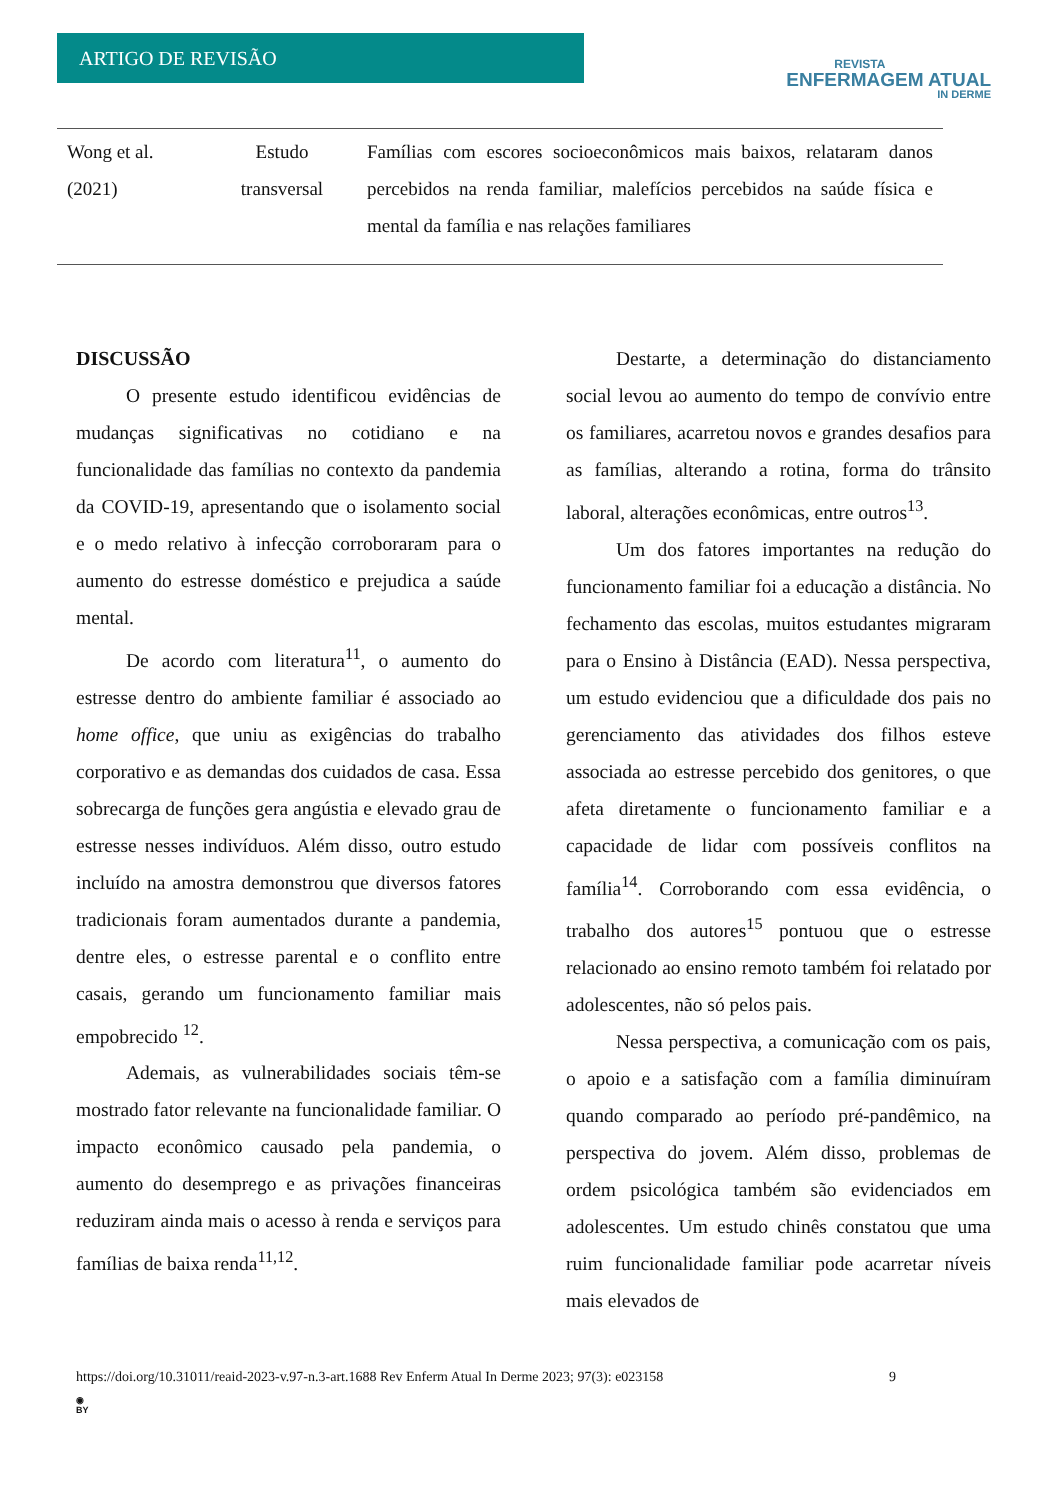ARTIGO DE REVISÃO
REVISTA
ENFERMAGEM ATUAL
IN DERME
| Wong et al. (2021) | Estudo transversal | Famílias com escores socioeconômicos mais baixos, relataram danos percebidos na renda familiar, malefícios percebidos na saúde física e mental da família e nas relações familiares |
DISCUSSÃO
O presente estudo identificou evidências de mudanças significativas no cotidiano e na funcionalidade das famílias no contexto da pandemia da COVID-19, apresentando que o isolamento social e o medo relativo à infecção corroboraram para o aumento do estresse doméstico e prejudica a saúde mental.
De acordo com literatura<sup>11</sup>, o aumento do estresse dentro do ambiente familiar é associado ao home office, que uniu as exigências do trabalho corporativo e as demandas dos cuidados de casa. Essa sobrecarga de funções gera angústia e elevado grau de estresse nesses indivíduos. Além disso, outro estudo incluído na amostra demonstrou que diversos fatores tradicionais foram aumentados durante a pandemia, dentre eles, o estresse parental e o conflito entre casais, gerando um funcionamento familiar mais empobrecido <sup>12</sup>.
Ademais, as vulnerabilidades sociais têm-se mostrado fator relevante na funcionalidade familiar. O impacto econômico causado pela pandemia, o aumento do desemprego e as privações financeiras reduziram ainda mais o acesso à renda e serviços para famílias de baixa renda<sup>11,12</sup>.
Destarte, a determinação do distanciamento social levou ao aumento do tempo de convívio entre os familiares, acarretou novos e grandes desafios para as famílias, alterando a rotina, forma do trânsito laboral, alterações econômicas, entre outros<sup>13</sup>.
Um dos fatores importantes na redução do funcionamento familiar foi a educação a distância. No fechamento das escolas, muitos estudantes migraram para o Ensino à Distância (EAD). Nessa perspectiva, um estudo evidenciou que a dificuldade dos pais no gerenciamento das atividades dos filhos esteve associada ao estresse percebido dos genitores, o que afeta diretamente o funcionamento familiar e a capacidade de lidar com possíveis conflitos na família<sup>14</sup>. Corroborando com essa evidência, o trabalho dos autores<sup>15</sup> pontuou que o estresse relacionado ao ensino remoto também foi relatado por adolescentes, não só pelos pais.
Nessa perspectiva, a comunicação com os pais, o apoio e a satisfação com a família diminuíram quando comparado ao período pré-pandêmico, na perspectiva do jovem. Além disso, problemas de ordem psicológica também são evidenciados em adolescentes. Um estudo chinês constatou que uma ruim funcionalidade familiar pode acarretar níveis mais elevados de
https://doi.org/10.31011/reaid-2023-v.97-n.3-art.1688 Rev Enferm Atual In Derme 2023; 97(3): e023158 9
◉
BY